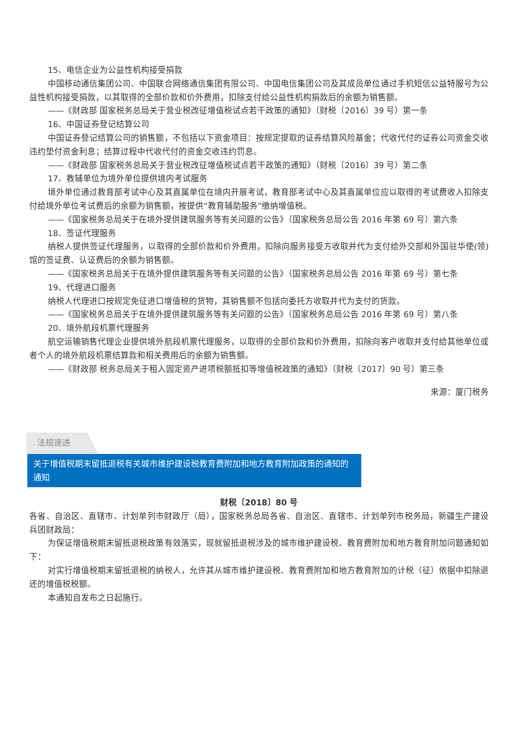15、电信企业为公益性机构接受捐款
中国移动通信集团公司、中国联合网络通信集团有限公司、中国电信集团公司及其成员单位通过手机短信公益特服号为公益性机构接受捐款，以其取得的全部价款和价外费用，扣除支付给公益性机构捐款后的余额为销售额。
——《财政部 国家税务总局关于营业税改征增值税试点若干政策的通知》（财税〔2016〕39 号）第一条
16、中国证券登记结算公司
中国证券登记结算公司的销售额，不包括以下资金项目：按规定提取的证券结算风险基金；代收代付的证券公司资金交收违约垫付资金利息；结算过程中代收代付的资金交收违约罚息。
——《财政部 国家税务总局关于营业税改征增值税试点若干政策的通知》（财税〔2016〕39 号）第二条
17、教辅单位为境外单位提供境内考试服务
境外单位通过教育部考试中心及其直属单位在境内开展考试，教育部考试中心及其直属单位应以取得的考试费收入扣除支付给境外单位考试费后的余额为销售额，按提供“教育辅助服务”缴纳增值税。
——《国家税务总局关于在境外提供建筑服务等有关问题的公告》（国家税务总局公告 2016 年第 69 号）第六条
18、签证代理服务
纳税人提供签证代理服务，以取得的全部价款和价外费用，扣除向服务接受方收取并代为支付给外交部和外国驻华使(领)馆的签证费、认证费后的余额为销售额。
——《国家税务总局关于在境外提供建筑服务等有关问题的公告》（国家税务总局公告 2016 年第 69 号）第七条
19、代理进口服务
纳税人代理进口按规定免征进口增值税的货物，其销售额不包括向委托方收取并代为支付的货款。
——《国家税务总局关于在境外提供建筑服务等有关问题的公告》（国家税务总局公告 2016 年第 69 号）第八条
20、境外航段机票代理服务
航空运输销售代理企业提供境外航段机票代理服务，以取得的全部价款和价外费用，扣除向客户收取并支付给其他单位或者个人的境外航段机票结算款和相关费用后的余额为销售额。
——《财政部 税务总局关于租入固定资产进项税额抵扣等增值税政策的通知》（财税〔2017〕90 号）第三条
来源：厦门税务
法规速递
关于增值税期末留抵退税有关城市维护建设税教育费附加和地方教育附加政策的通知的通知
财税〔2018〕80 号
各省、自治区、直辖市、计划单列市财政厅（局），国家税务总局各省、自治区、直辖市、计划单列市税务局，新疆生产建设兵团财政局：
为保证增值税期末留抵退税政策有效落实，现就留抵退税涉及的城市维护建设税、教育费附加和地方教育附加问题通知如下：
对实行增值税期末留抵退税的纳税人，允许其从城市维护建设税、教育费附加和地方教育附加的计税（征）依据中扣除退还的增值税税额。
本通知自发布之日起施行。